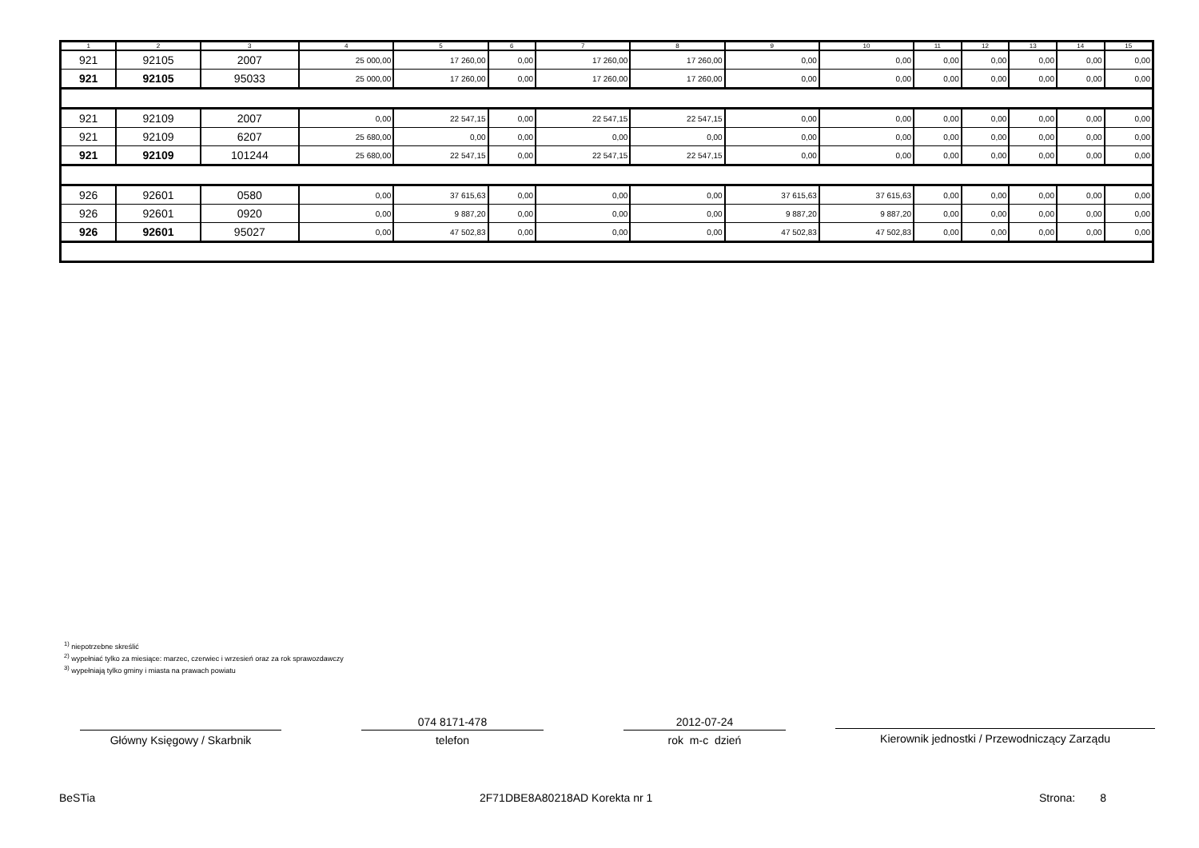| 1 | 2 | 3 | 4 | 5 | 6 | 7 | 8 | 9 | 10 | 11 | 12 | 13 | 14 | 15 |
| --- | --- | --- | --- | --- | --- | --- | --- | --- | --- | --- | --- | --- | --- | --- |
| 921 | 92105 | 2007 | 25 000,00 | 17 260,00 | 0,00 | 17 260,00 | 17 260,00 | 0,00 | 0,00 | 0,00 | 0,00 | 0,00 | 0,00 | 0,00 |
| 921 | 92105 | 95033 | 25 000,00 | 17 260,00 | 0,00 | 17 260,00 | 17 260,00 | 0,00 | 0,00 | 0,00 | 0,00 | 0,00 | 0,00 | 0,00 |
| 921 | 92109 | 2007 | 0,00 | 22 547,15 | 0,00 | 22 547,15 | 22 547,15 | 0,00 | 0,00 | 0,00 | 0,00 | 0,00 | 0,00 | 0,00 |
| 921 | 92109 | 6207 | 25 680,00 | 0,00 | 0,00 | 0,00 | 0,00 | 0,00 | 0,00 | 0,00 | 0,00 | 0,00 | 0,00 | 0,00 |
| 921 | 92109 | 101244 | 25 680,00 | 22 547,15 | 0,00 | 22 547,15 | 22 547,15 | 0,00 | 0,00 | 0,00 | 0,00 | 0,00 | 0,00 | 0,00 |
| 926 | 92601 | 0580 | 0,00 | 37 615,63 | 0,00 | 0,00 | 0,00 | 37 615,63 | 37 615,63 | 0,00 | 0,00 | 0,00 | 0,00 | 0,00 |
| 926 | 92601 | 0920 | 0,00 | 9 887,20 | 0,00 | 0,00 | 0,00 | 9 887,20 | 9 887,20 | 0,00 | 0,00 | 0,00 | 0,00 | 0,00 |
| 926 | 92601 | 95027 | 0,00 | 47 502,83 | 0,00 | 0,00 | 0,00 | 47 502,83 | 47 502,83 | 0,00 | 0,00 | 0,00 | 0,00 | 0,00 |
<sup>1)</sup> niepotrzebne skreślić
<sup>2)</sup> wypełniać tylko za miesiące: marzec, czerwiec i wrzesień oraz za rok sprawozdawczy
<sup>3)</sup> wypełniają tylko gminy i miasta na prawach powiatu
Główny Księgowy / Skarbnik
074 8171-478
telefon
2012-07-24
rok m-c dzień
Kierownik jednostki / Przewodniczący Zarządu
BeSTia 2F71DBE8A80218AD Korekta nr 1 Strona: 8